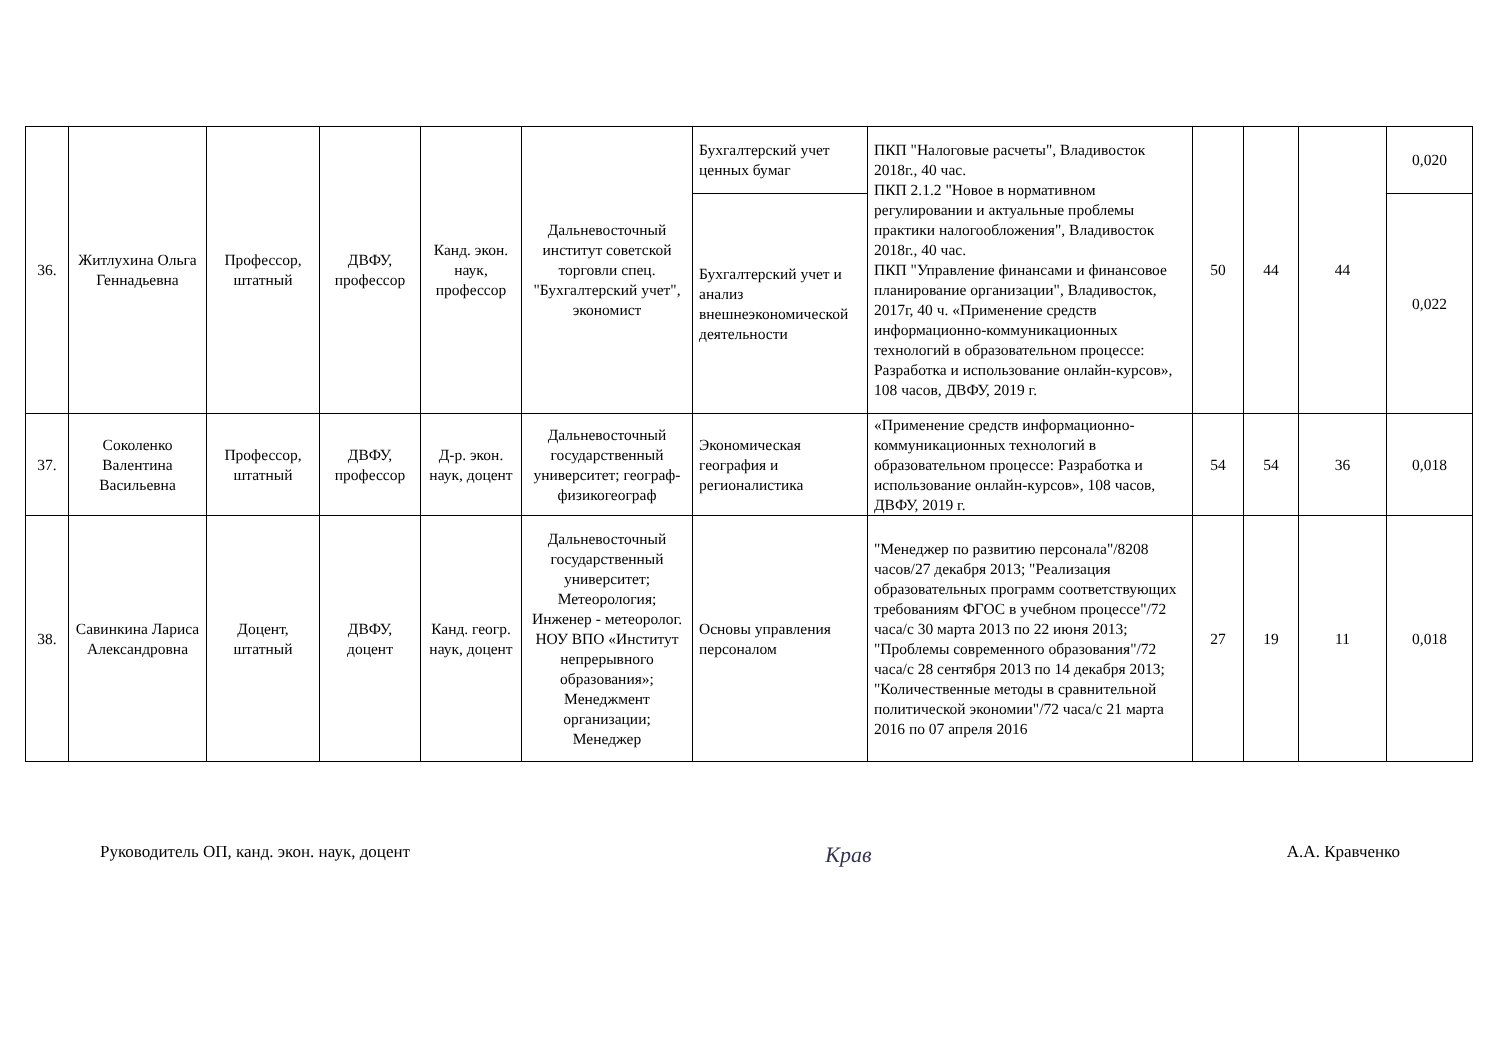| 36. | Житлухина Ольга Геннадьевна | Профессор, штатный | ДВФУ, профессор | Канд. экон. наук, профессор | Дальневосточный институт советской торговли спец. "Бухгалтерский учет", экономист | Бухгалтерский учет ценных бумаг | ПКП "Налоговые расчеты", Владивосток 2018г., 40 час. ПКП 2.1.2 "Новое в нормативном регулировании и актуальные проблемы практики налогообложения", Владивосток 2018г., 40 час. ПКП "Управление финансами и финансовое планирование организации", Владивосток, 2017г, 40 ч. «Применение средств информационно-коммуникационных технологий в образовательном процессе: Разработка и использование онлайн-курсов», 108 часов, ДВФУ, 2019 г. | 50 | 44 | 44 | 0,020 |
| | | | | | | Бухгалтерский учет и анализ внешнеэкономической деятельности | | | | | 0,022 |
| 37. | Соколенко Валентина Васильевна | Профессор, штатный | ДВФУ, профессор | Д-р. экон. наук, доцент | Дальневосточный государственный университет; географ-физикогеограф | Экономическая география и регионалистика | «Применение средств информационно-коммуникационных технологий в образовательном процессе: Разработка и использование онлайн-курсов», 108 часов, ДВФУ, 2019 г. | 54 | 54 | 36 | 0,018 |
| 38. | Савинкина Лариса Александровна | Доцент, штатный | ДВФУ, доцент | Канд. геогр. наук, доцент | Дальневосточный государственный университет; Метеорология; Инженер - метеоролог. НОУ ВПО «Институт непрерывного образования»; Менеджмент организации; Менеджер | Основы управления персоналом | "Менеджер по развитию персонала"/8208 часов/27 декабря 2013; "Реализация образовательных программ соответствующих требованиям ФГОС в учебном процессе"/72 часа/с 30 марта 2013 по 22 июня 2013; "Проблемы современного образования"/72 часа/с 28 сентября 2013 по 14 декабря 2013; "Количественные методы в сравнительной политической экономии"/72 часа/с 21 марта 2016 по 07 апреля 2016 | 27 | 19 | 11 | 0,018 |
Руководитель ОП, канд. экон. наук, доцент Крав А.А. Кравченко